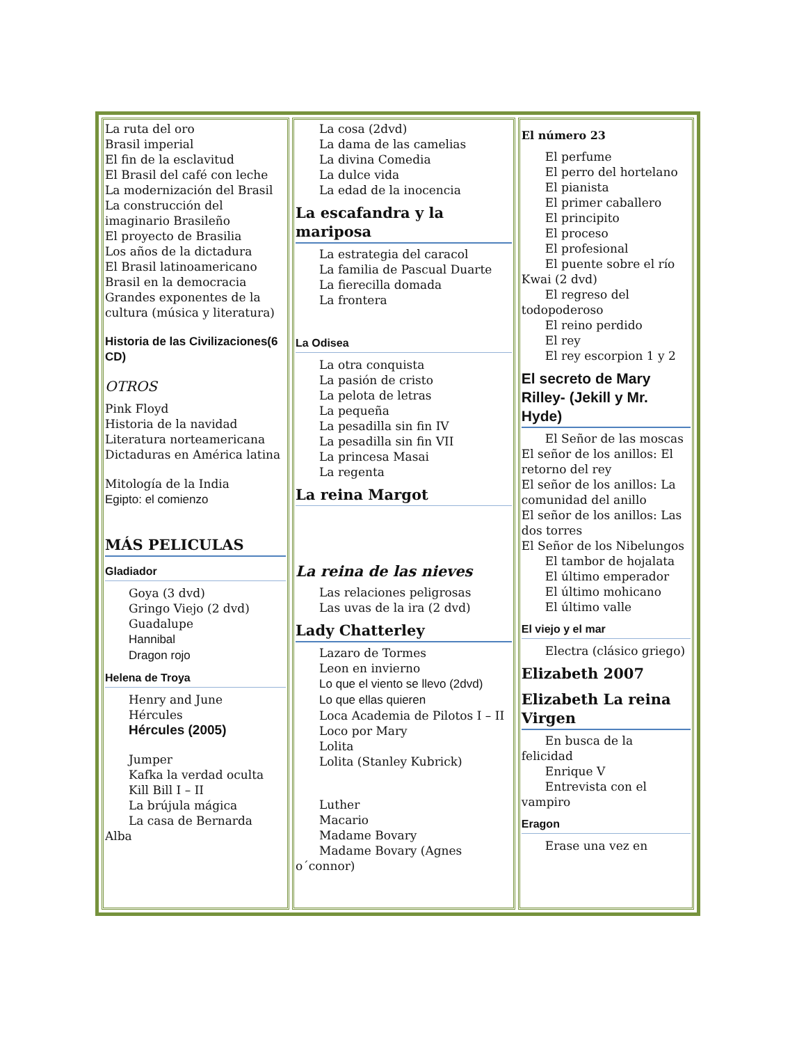| La ruta del oro Brasil imperial El fin de la esclavitud El Brasil del café con leche La modernización del Brasil La construcción del imaginario Brasileño El proyecto de Brasilia Los años de la dictadura El Brasil latinoamericano Brasil en la democracia Grandes exponentes de la cultura (música y literatura) Historia de las Civilizaciones(6 CD) OTROS Pink Floyd Historia de la navidad Literatura norteamericana Dictaduras en América latina Mitología de la India Egipto: el comienzo MÁS PELICULAS Gladiador Goya (3 dvd) Gringo Viejo (2 dvd) Guadalupe Hannibal Dragon rojo Helena de Troya Henry and June Hércules Hércules (2005) Jumper Kafka la verdad oculta Kill Bill I – II La brújula mágica La casa de Bernarda Alba | La cosa (2dvd) La dama de las camelias La divina Comedia La dulce vida La edad de la inocencia La escafandra y la mariposa La estrategia del caracol La familia de Pascual Duarte La fierecilla domada La frontera La Odisea La otra conquista La pasión de cristo La pelota de letras La pequeña La pesadilla sin fin IV La pesadilla sin fin VII La princesa Masai La regenta La reina Margot La reina de las nieves Las relaciones peligrosas Las uvas de la ira (2 dvd) Lady Chatterley Lazaro de Tormes Leon en invierno Lo que el viento se llevo (2dvd) Lo que ellas quieren Loca Academia de Pilotos I – II Loco por Mary Lolita Lolita (Stanley Kubrick) Luther Macario Madame Bovary Madame Bovary (Agnes o´connor) | El número 23 El perfume El perro del hortelano El pianista El primer caballero El principito El proceso El profesional El puente sobre el río Kwai (2 dvd) El regreso del todopoderoso El reino perdido El rey El rey escorpion 1 y 2 El secreto de Mary Rilley- (Jekill y Mr. Hyde) El Señor de las moscas El señor de los anillos: El retorno del rey El señor de los anillos: La comunidad del anillo El señor de los anillos: Las dos torres El Señor de los Nibelungos El tambor de hojalata El último emperador El último mohicano El último valle El viejo y el mar Electra (clásico griego) Elizabeth 2007 Elizabeth La reina Virgen En busca de la felicidad Enrique V Entrevista con el vampiro Eragon Erase una vez en |